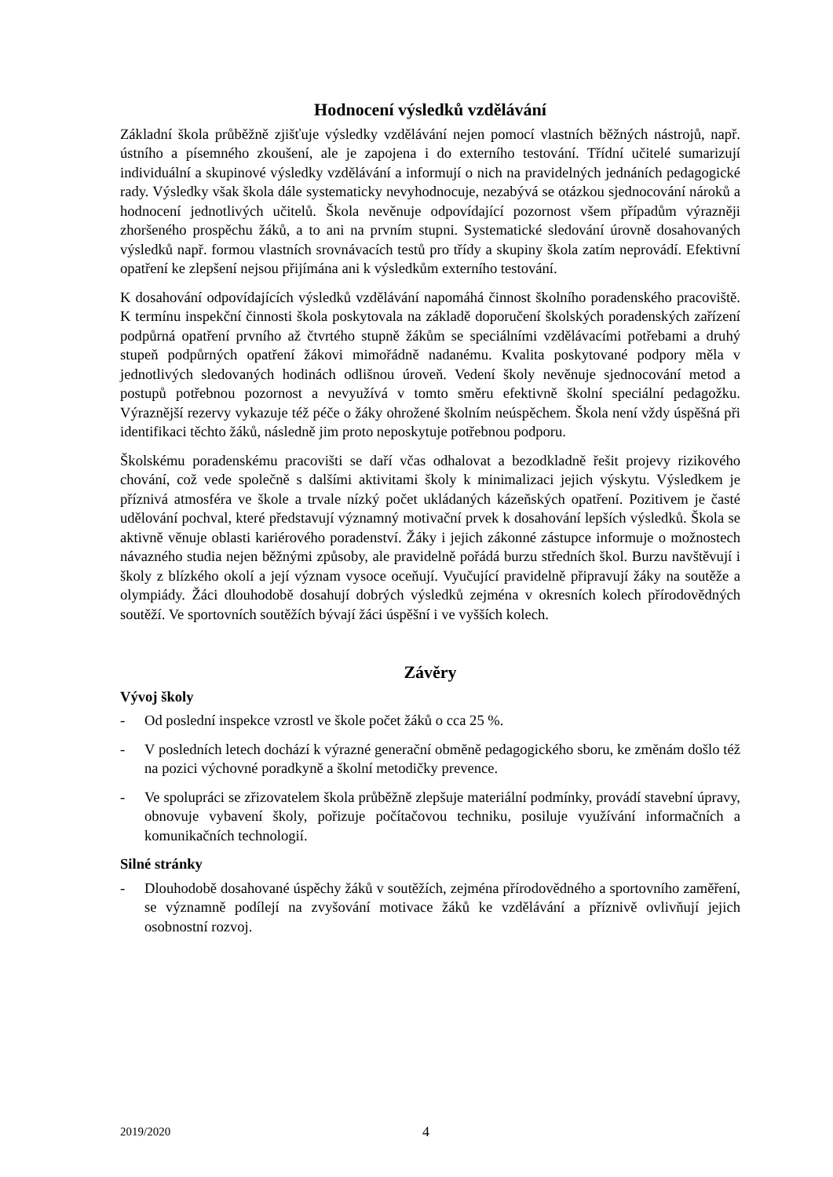Hodnocení výsledků vzdělávání
Základní škola průběžně zjišťuje výsledky vzdělávání nejen pomocí vlastních běžných nástrojů, např. ústního a písemného zkoušení, ale je zapojena i do externího testování. Třídní učitelé sumarizují individuální a skupinové výsledky vzdělávání a informují o nich na pravidelných jednáních pedagogické rady. Výsledky však škola dále systematicky nevyhodnocuje, nezabývá se otázkou sjednocování nároků a hodnocení jednotlivých učitelů. Škola nevěnuje odpovídající pozornost všem případům výrazněji zhoršeného prospěchu žáků, a to ani na prvním stupni. Systematické sledování úrovně dosahovaných výsledků např. formou vlastních srovnávacích testů pro třídy a skupiny škola zatím neprovádí. Efektivní opatření ke zlepšení nejsou přijímána ani k výsledkům externího testování.
K dosahování odpovídajících výsledků vzdělávání napomáhá činnost školního poradenského pracoviště. K termínu inspekční činnosti škola poskytovala na základě doporučení školských poradenských zařízení podpůrná opatření prvního až čtvrtého stupně žákům se speciálními vzdělávacími potřebami a druhý stupeň podpůrných opatření žákovi mimořádně nadanému. Kvalita poskytované podpory měla v jednotlivých sledovaných hodinách odlišnou úroveň. Vedení školy nevěnuje sjednocování metod a postupů potřebnou pozornost a nevyužívá v tomto směru efektivně školní speciální pedagožku. Výraznější rezervy vykazuje též péče o žáky ohrožené školním neúspěchem. Škola není vždy úspěšná při identifikaci těchto žáků, následně jim proto neposkytuje potřebnou podporu.
Školskému poradenskému pracovišti se daří včas odhalovat a bezodkladně řešit projevy rizikového chování, což vede společně s dalšími aktivitami školy k minimalizaci jejich výskytu. Výsledkem je příznivá atmosféra ve škole a trvale nízký počet ukládaných kázeňských opatření. Pozitivem je časté udělování pochval, které představují významný motivační prvek k dosahování lepších výsledků. Škola se aktivně věnuje oblasti kariérového poradenství. Žáky i jejich zákonné zástupce informuje o možnostech návazného studia nejen běžnými způsoby, ale pravidelně pořádá burzu středních škol. Burzu navštěvují i školy z blízkého okolí a její význam vysoce oceňují. Vyučující pravidelně připravují žáky na soutěže a olympiády. Žáci dlouhodobě dosahují dobrých výsledků zejména v okresních kolech přírodovědných soutěží. Ve sportovních soutěžích bývají žáci úspěšní i ve vyšších kolech.
Závěry
Vývoj školy
- Od poslední inspekce vzrostl ve škole počet žáků o cca 25 %.
- V posledních letech dochází k výrazné generační obměně pedagogického sboru, ke změnám došlo též na pozici výchovné poradkyně a školní metodičky prevence.
- Ve spolupráci se zřizovatelem škola průběžně zlepšuje materiální podmínky, provádí stavební úpravy, obnovuje vybavení školy, pořizuje počítačovou techniku, posiluje využívání informačních a komunikačních technologií.
Silné stránky
- Dlouhodobě dosahované úspěchy žáků v soutěžích, zejména přírodovědného a sportovního zaměření, se významně podílejí na zvyšování motivace žáků ke vzdělávání a příznivě ovlivňují jejich osobnostní rozvoj.
2019/2020
4